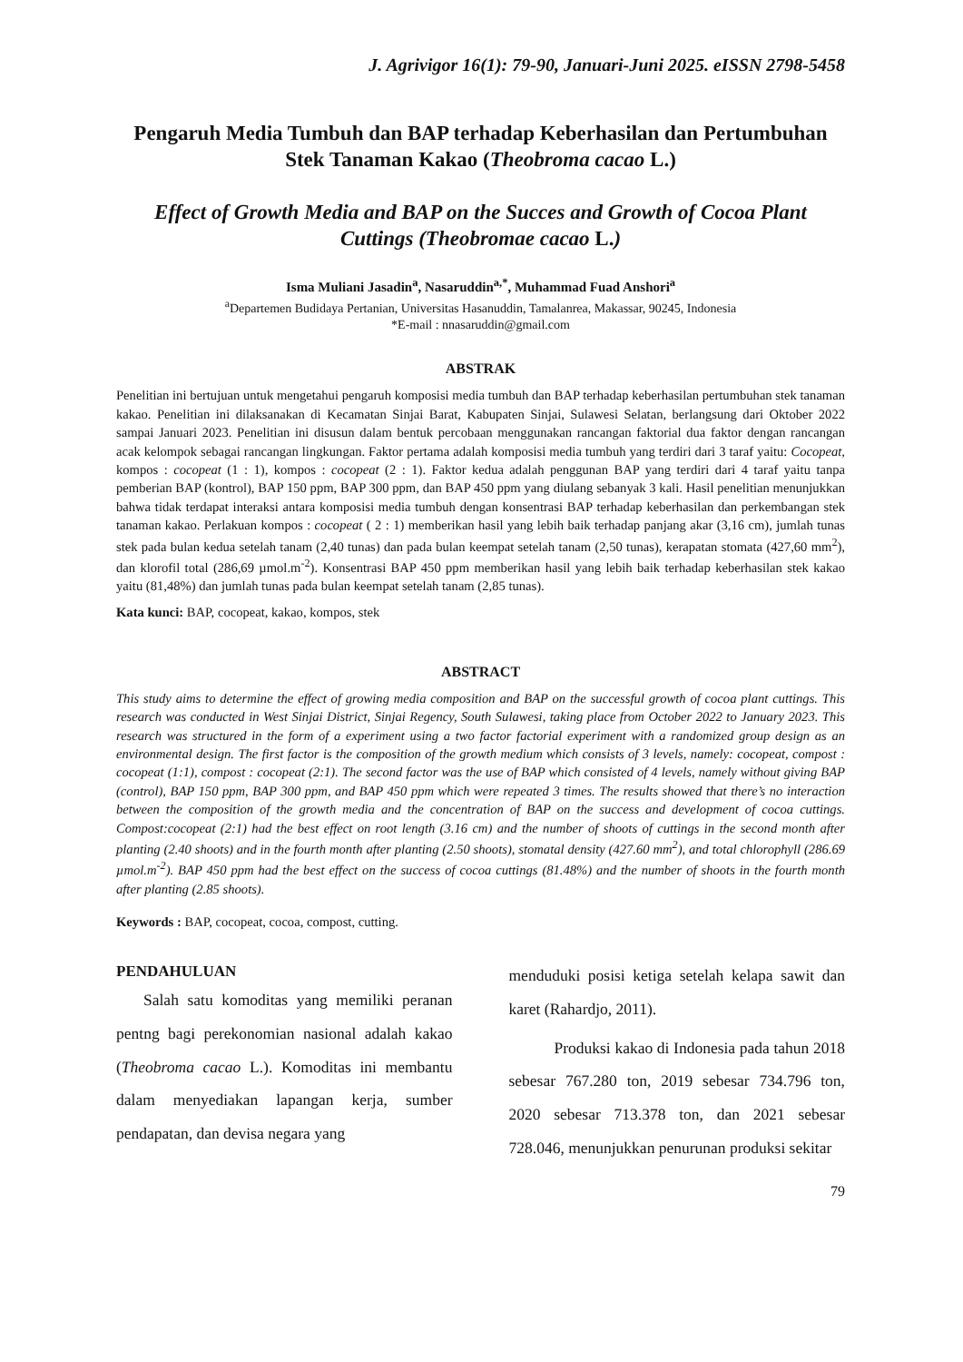J. Agrivigor 16(1): 79-90, Januari-Juni 2025. eISSN 2798-5458
Pengaruh Media Tumbuh dan BAP terhadap Keberhasilan dan Pertumbuhan Stek Tanaman Kakao (Theobroma cacao L.)
Effect of Growth Media and BAP on the Succes and Growth of Cocoa Plant Cuttings (Theobromae cacao L.)
Isma Muliani Jasadin<sup>a</sup>, Nasaruddin<sup>a,*</sup>, Muhammad Fuad Anshori<sup>a</sup>
<sup>a</sup> Departemen Budidaya Pertanian, Universitas Hasanuddin, Tamalanrea, Makassar, 90245, Indonesia
*E-mail : nnasaruddin@gmail.com
ABSTRAK
Penelitian ini bertujuan untuk mengetahui pengaruh komposisi media tumbuh dan BAP terhadap keberhasilan pertumbuhan stek tanaman kakao. Penelitian ini dilaksanakan di Kecamatan Sinjai Barat, Kabupaten Sinjai, Sulawesi Selatan, berlangsung dari Oktober 2022 sampai Januari 2023. Penelitian ini disusun dalam bentuk percobaan menggunakan rancangan faktorial dua faktor dengan rancangan acak kelompok sebagai rancangan lingkungan. Faktor pertama adalah komposisi media tumbuh yang terdiri dari 3 taraf yaitu: Cocopeat, kompos : cocopeat (1 : 1), kompos : cocopeat (2 : 1). Faktor kedua adalah penggunan BAP yang terdiri dari 4 taraf yaitu tanpa pemberian BAP (kontrol), BAP 150 ppm, BAP 300 ppm, dan BAP 450 ppm yang diulang sebanyak 3 kali. Hasil penelitian menunjukkan bahwa tidak terdapat interaksi antara komposisi media tumbuh dengan konsentrasi BAP terhadap keberhasilan dan perkembangan stek tanaman kakao. Perlakuan kompos : cocopeat ( 2 : 1) memberikan hasil yang lebih baik terhadap panjang akar (3,16 cm), jumlah tunas stek pada bulan kedua setelah tanam (2,40 tunas) dan pada bulan keempat setelah tanam (2,50 tunas), kerapatan stomata (427,60 mm<sup>2</sup>), dan klorofil total (286,69 µmol.m<sup>-2</sup>). Konsentrasi BAP 450 ppm memberikan hasil yang lebih baik terhadap keberhasilan stek kakao yaitu (81,48%) dan jumlah tunas pada bulan keempat setelah tanam (2,85 tunas).
Kata kunci: BAP, cocopeat, kakao, kompos, stek
ABSTRACT
This study aims to determine the effect of growing media composition and BAP on the successful growth of cocoa plant cuttings. This research was conducted in West Sinjai District, Sinjai Regency, South Sulawesi, taking place from October 2022 to January 2023. This research was structured in the form of a experiment using a two factor factorial experiment with a randomized group design as an environmental design. The first factor is the composition of the growth medium which consists of 3 levels, namely: cocopeat, compost : cocopeat (1:1), compost : cocopeat (2:1). The second factor was the use of BAP which consisted of 4 levels, namely without giving BAP (control), BAP 150 ppm, BAP 300 ppm, and BAP 450 ppm which were repeated 3 times. The results showed that there’s no interaction between the composition of the growth media and the concentration of BAP on the success and development of cocoa cuttings. Compost:cocopeat (2:1) had the best effect on root length (3.16 cm) and the number of shoots of cuttings in the second month after planting (2.40 shoots) and in the fourth month after planting (2.50 shoots), stomatal density (427.60 mm<sup>2</sup>), and total chlorophyll (286.69 µmol.m<sup>-2</sup>). BAP 450 ppm had the best effect on the success of cocoa cuttings (81.48%) and the number of shoots in the fourth month after planting (2.85 shoots).
Keywords : BAP, cocopeat, cocoa, compost, cutting.
PENDAHULUAN
Salah satu komoditas yang memiliki peranan pentng bagi perekonomian nasional adalah kakao (Theobroma cacao L.). Komoditas ini membantu dalam menyediakan lapangan kerja, sumber pendapatan, dan devisa negara yang
menduduki posisi ketiga setelah kelapa sawit dan karet (Rahardjo, 2011).
Produksi kakao di Indonesia pada tahun 2018 sebesar 767.280 ton, 2019 sebesar 734.796 ton, 2020 sebesar 713.378 ton, dan 2021 sebesar 728.046, menunjukkan penurunan produksi sekitar
79